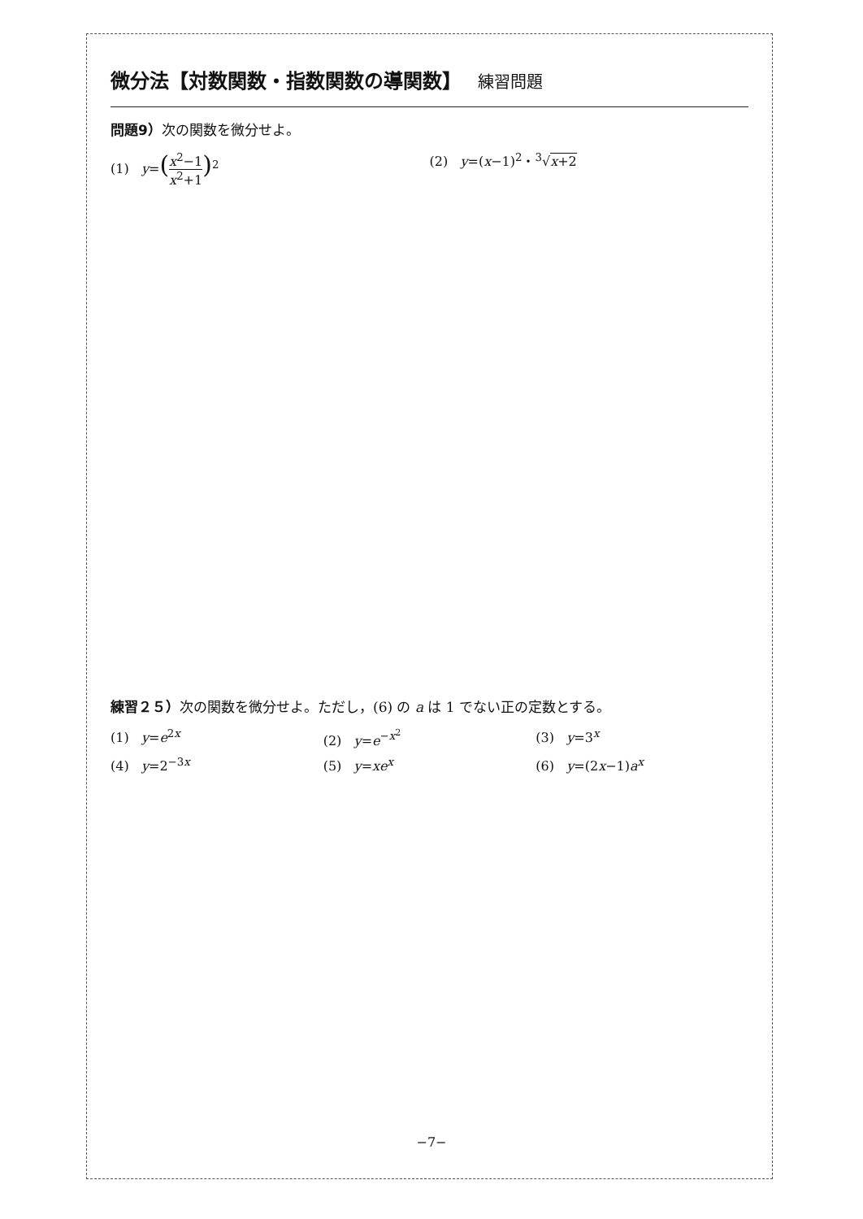微分法【対数関数・指数関数の導関数】 練習問題
問題9）次の関数を微分せよ。
(1) y=(x<sup>2</sup>−1 x<sup>2</sup>+1)<sup>2</sup> (2) y=(x−1)<sup>2</sup>・<sup>3</sup>√x+2
練習２５）次の関数を微分せよ。ただし，(6) の a は 1 でない正の定数とする。
(1) y=e<sup>2x</sup> (2) y=e<sup>−x<sup>2</sup></sup> (3) y=3<sup>x</sup>
(4) y=2<sup>−3x</sup> (5) y=xe<sup>x</sup> (6) y=(2x−1)a<sup>x</sup>
−7−